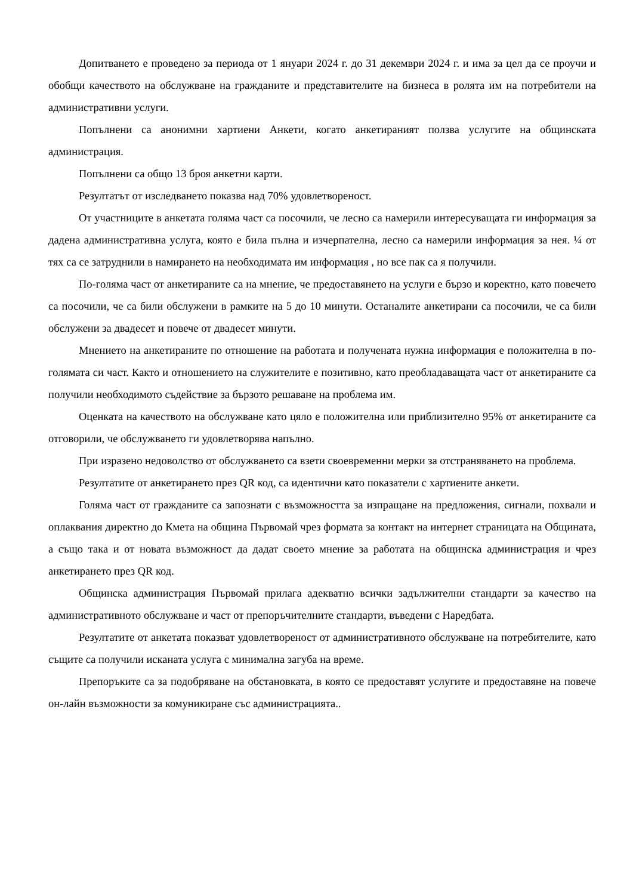Допитването е проведено за периода от 1 януари 2024 г. до 31 декември 2024 г. и има за цел да се проучи и обобщи качеството на обслужване на гражданите и представителите на бизнеса в ролята им на потребители на административни услуги.
Попълнени са анонимни хартиени Анкети, когато анкетираният ползва услугите на общинската администрация.
Попълнени са общо 13 броя анкетни карти.
Резултатът от изследването показва над 70% удовлетвореност.
От участниците в анкетата голяма част са посочили, че лесно са намерили интересуващата ги информация за дадена административна услуга, която е била пълна и изчерпателна, лесно са намерили информация за нея. ¼ от тях са се затруднили в намирането на необходимата им информация , но все пак са я получили.
По-голяма част от анкетираните са на мнение, че предоставянето на услуги е бързо и коректно, като повечето са посочили, че са били обслужени в рамките на 5 до 10 минути. Останалите анкетирани са посочили, че са били обслужени за двадесет и повече от двадесет минути.
Мнението на анкетираните по отношение на работата и получената нужна информация е положителна в по-голямата си част. Както и отношението на служителите е позитивно, като преобладаващата част от анкетираните са получили необходимото съдействие за бързото решаване на проблема им.
Оценката на качеството на обслужване като цяло е положителна или приблизително 95% от анкетираните са отговорили, че обслужването ги удовлетворява напълно.
При изразено недоволство от обслужването са взети своевременни мерки за отстраняването на проблема.
Резултатите от анкетирането през QR код, са идентични като показатели с хартиените анкети.
Голяма част от гражданите са запознати с възможността за изпращане на предложения, сигнали, похвали и оплаквания директно до Кмета на община Първомай чрез формата за контакт на интернет страницата на Общината, а също така и от новата възможност да дадат своето мнение за работата на общинска администрация и чрез анкетирането през QR код.
Общинска администрация Първомай прилага адекватно всички задължителни стандарти за качество на административното обслужване и част от препоръчителните стандарти, въведени с Наредбата.
Резултатите от анкетата показват удовлетвореност от административното обслужване на потребителите, като същите са получили исканата услуга с минимална загуба на време.
Препоръките са за подобряване на обстановката, в която се предоставят услугите и предоставяне на повече он-лайн възможности за комуникиране със администрацията..